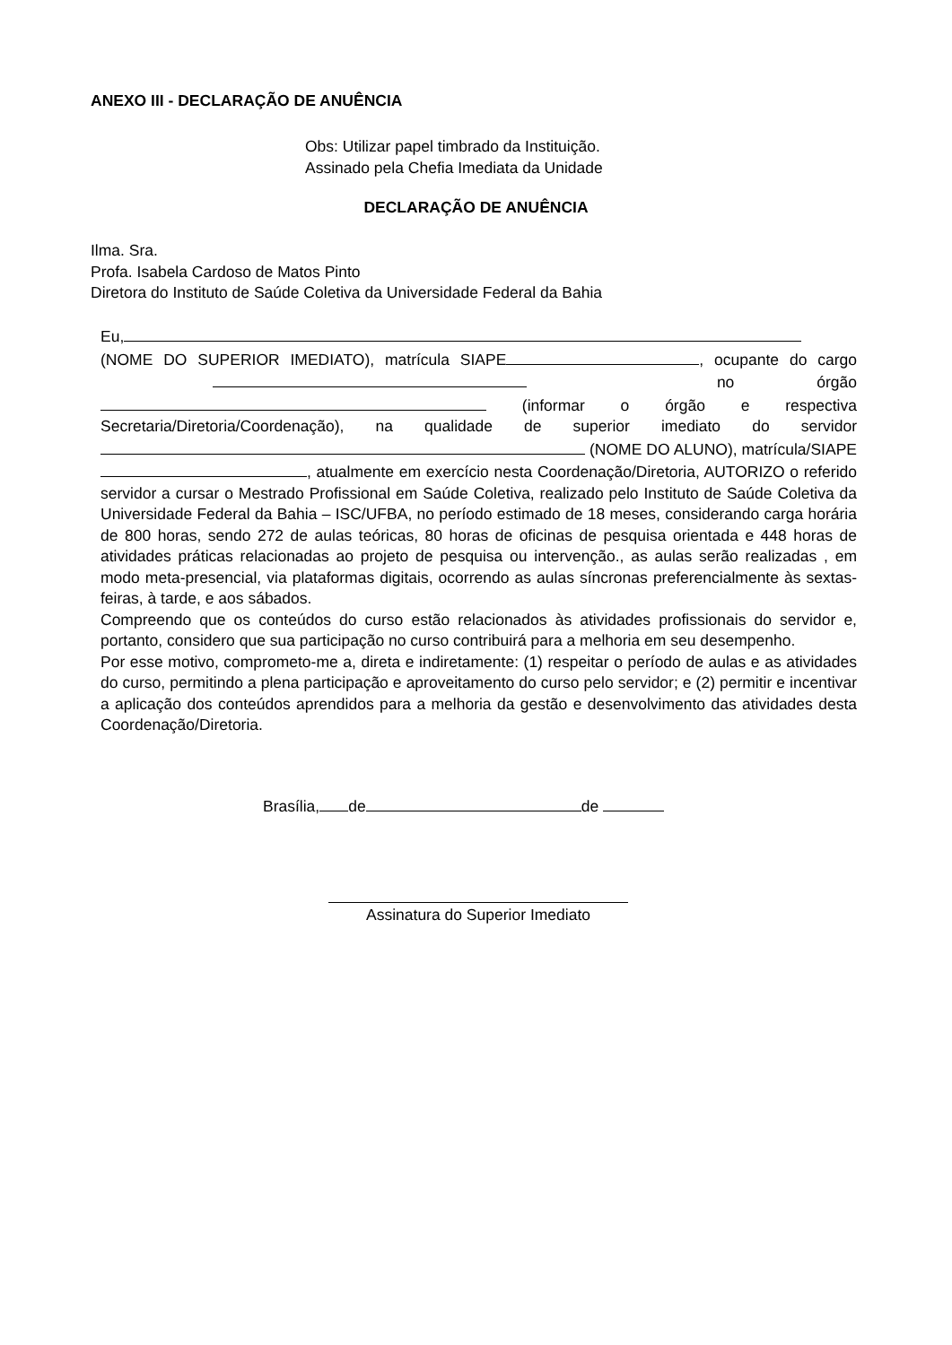ANEXO III - DECLARAÇÃO DE ANUÊNCIA
Obs: Utilizar papel timbrado da Instituição.
Assinado pela Chefia Imediata da Unidade
DECLARAÇÃO DE ANUÊNCIA
Ilma. Sra.
Profa. Isabela Cardoso de Matos Pinto
Diretora do Instituto de Saúde Coletiva da Universidade Federal da Bahia
Eu, (NOME DO SUPERIOR IMEDIATO), matrícula SIAPE , ocupante do cargo no órgão (informar o órgão e respectiva Secretaria/Diretoria/Coordenação), na qualidade de superior imediato do servidor (NOME DO ALUNO), matrícula/SIAPE , atualmente em exercício nesta Coordenação/Diretoria, AUTORIZO o referido servidor a cursar o Mestrado Profissional em Saúde Coletiva, realizado pelo Instituto de Saúde Coletiva da Universidade Federal da Bahia – ISC/UFBA, no período estimado de 18 meses, considerando carga horária de 800 horas, sendo 272 de aulas teóricas, 80 horas de oficinas de pesquisa orientada e 448 horas de atividades práticas relacionadas ao projeto de pesquisa ou intervenção., as aulas serão realizadas , em modo meta-presencial, via plataformas digitais, ocorrendo as aulas síncronas preferencialmente às sextas-feiras, à tarde, e aos sábados.
Compreendo que os conteúdos do curso estão relacionados às atividades profissionais do servidor e, portanto, considero que sua participação no curso contribuirá para a melhoria em seu desempenho.
Por esse motivo, comprometo-me a, direta e indiretamente: (1) respeitar o período de aulas e as atividades do curso, permitindo a plena participação e aproveitamento do curso pelo servidor; e (2) permitir e incentivar a aplicação dos conteúdos aprendidos para a melhoria da gestão e desenvolvimento das atividades desta Coordenação/Diretoria.
Brasília, de de
Assinatura do Superior Imediato